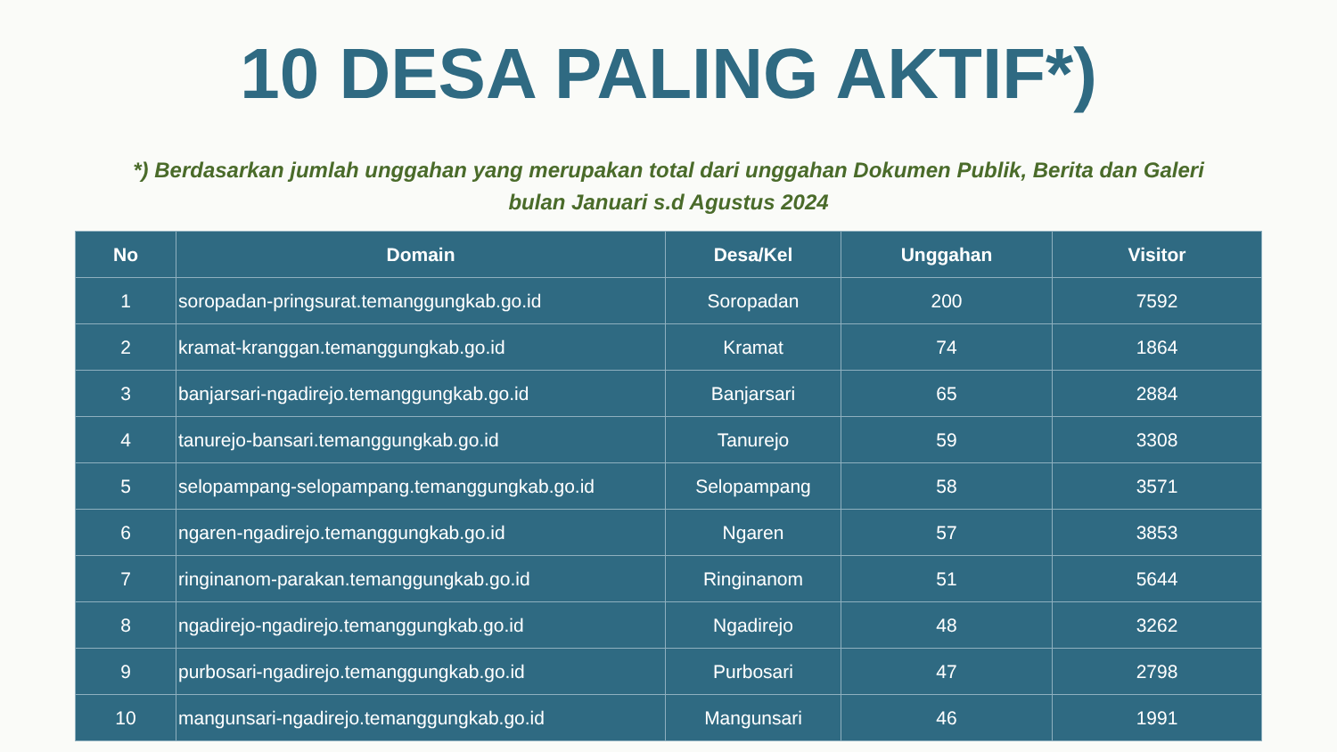10 DESA PALING AKTIF*)
*) Berdasarkan jumlah unggahan yang merupakan total dari unggahan Dokumen Publik, Berita dan Galeri
bulan Januari s.d Agustus 2024
| No | Domain | Desa/Kel | Unggahan | Visitor |
| --- | --- | --- | --- | --- |
| 1 | soropadan-pringsurat.temanggungkab.go.id | Soropadan | 200 | 7592 |
| 2 | kramat-kranggan.temanggungkab.go.id | Kramat | 74 | 1864 |
| 3 | banjarsari-ngadirejo.temanggungkab.go.id | Banjarsari | 65 | 2884 |
| 4 | tanurejo-bansari.temanggungkab.go.id | Tanurejo | 59 | 3308 |
| 5 | selopampang-selopampang.temanggungkab.go.id | Selopampang | 58 | 3571 |
| 6 | ngaren-ngadirejo.temanggungkab.go.id | Ngaren | 57 | 3853 |
| 7 | ringinanom-parakan.temanggungkab.go.id | Ringinanom | 51 | 5644 |
| 8 | ngadirejo-ngadirejo.temanggungkab.go.id | Ngadirejo | 48 | 3262 |
| 9 | purbosari-ngadirejo.temanggungkab.go.id | Purbosari | 47 | 2798 |
| 10 | mangunsari-ngadirejo.temanggungkab.go.id | Mangunsari | 46 | 1991 |